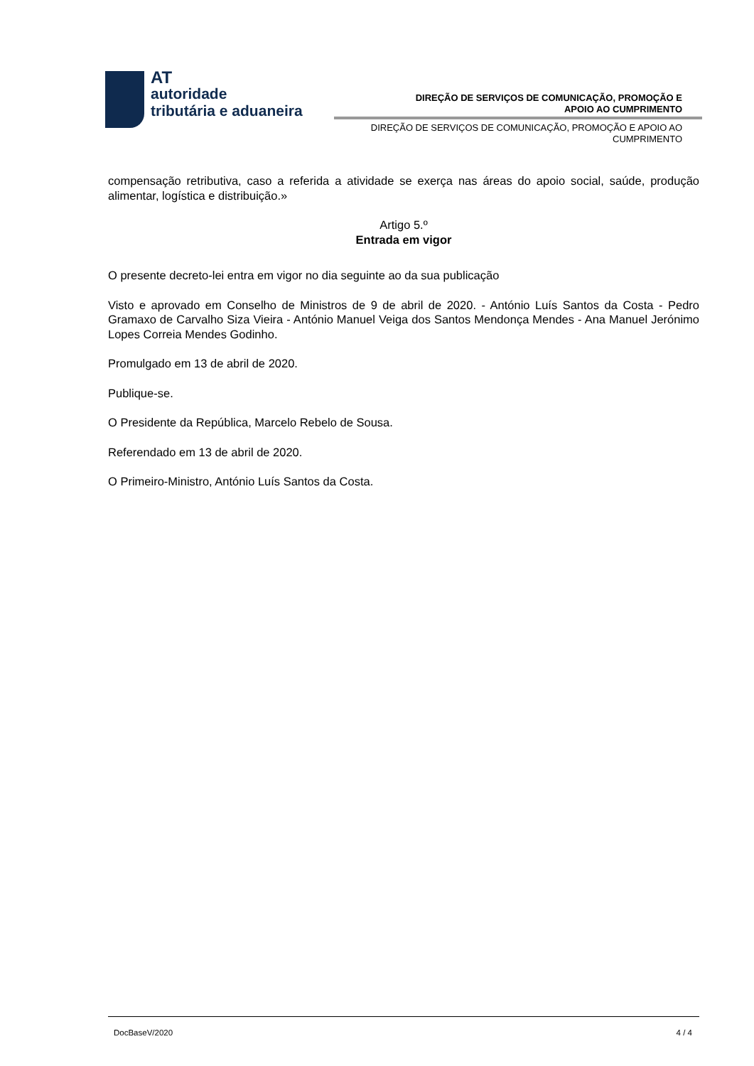AT
autoridade
tributária e aduaneira
DIREÇÃO DE SERVIÇOS DE COMUNICAÇÃO, PROMOÇÃO E
APOIO AO CUMPRIMENTO
DIREÇÃO DE SERVIÇOS DE COMUNICAÇÃO, PROMOÇÃO E APOIO AO CUMPRIMENTO
compensação retributiva, caso a referida a atividade se exerça nas áreas do apoio social, saúde, produção alimentar, logística e distribuição.»
Artigo 5.º
Entrada em vigor
O presente decreto-lei entra em vigor no dia seguinte ao da sua publicação
Visto e aprovado em Conselho de Ministros de 9 de abril de 2020. - António Luís Santos da Costa - Pedro Gramaxo de Carvalho Siza Vieira - António Manuel Veiga dos Santos Mendonça Mendes - Ana Manuel Jerónimo Lopes Correia Mendes Godinho.
Promulgado em 13 de abril de 2020.
Publique-se.
O Presidente da República, Marcelo Rebelo de Sousa.
Referendado em 13 de abril de 2020.
O Primeiro-Ministro, António Luís Santos da Costa.
DocBaseV/2020 4 / 4